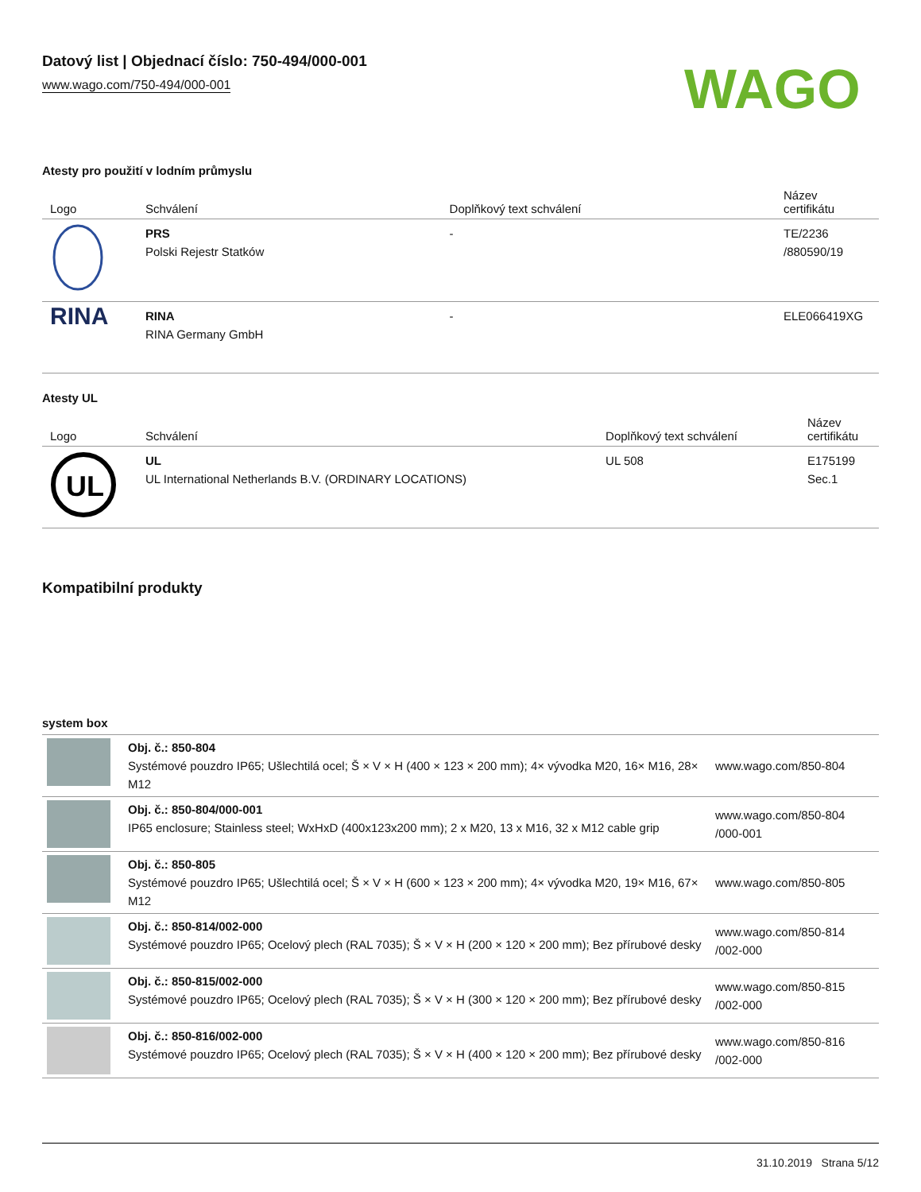Datový list | Objednací číslo: 750-494/000-001
www.wago.com/750-494/000-001
WAGO
Atesty pro použití v lodním průmyslu
| Logo | Schválení | Doplňkový text schválení | Název certifikátu |
| --- | --- | --- | --- |
| | PRS Polski Rejestr Statków | - | TE/2236 /880590/19 |
| RINA | RINA RINA Germany GmbH | - | ELE066419XG |
Atesty UL
| Logo | Schválení | Doplňkový text schválení | Název certifikátu |
| --- | --- | --- | --- |
| UL | UL UL International Netherlands B.V. (ORDINARY LOCATIONS) | UL 508 | E175199 Sec.1 |
Kompatibilní produkty
system box
| | Obj. č.: 850-804 Systémové pouzdro IP65; Ušlechtilá ocel; Š × V × H (400 × 123 × 200 mm); 4× vývodka M20, 16× M16, 28× M12 | www.wago.com/850-804 |
| | Obj. č.: 850-804/000-001 IP65 enclosure; Stainless steel; WxHxD (400x123x200 mm); 2 x M20, 13 x M16, 32 x M12 cable grip | www.wago.com/850-804 /000-001 |
| | Obj. č.: 850-805 Systémové pouzdro IP65; Ušlechtilá ocel; Š × V × H (600 × 123 × 200 mm); 4× vývodka M20, 19× M16, 67× M12 | www.wago.com/850-805 |
| | Obj. č.: 850-814/002-000 Systémové pouzdro IP65; Ocelový plech (RAL 7035); Š × V × H (200 × 120 × 200 mm); Bez přírubové desky | www.wago.com/850-814 /002-000 |
| | Obj. č.: 850-815/002-000 Systémové pouzdro IP65; Ocelový plech (RAL 7035); Š × V × H (300 × 120 × 200 mm); Bez přírubové desky | www.wago.com/850-815 /002-000 |
| | Obj. č.: 850-816/002-000 Systémové pouzdro IP65; Ocelový plech (RAL 7035); Š × V × H (400 × 120 × 200 mm); Bez přírubové desky | www.wago.com/850-816 /002-000 |
31.10.2019 Strana 5/12